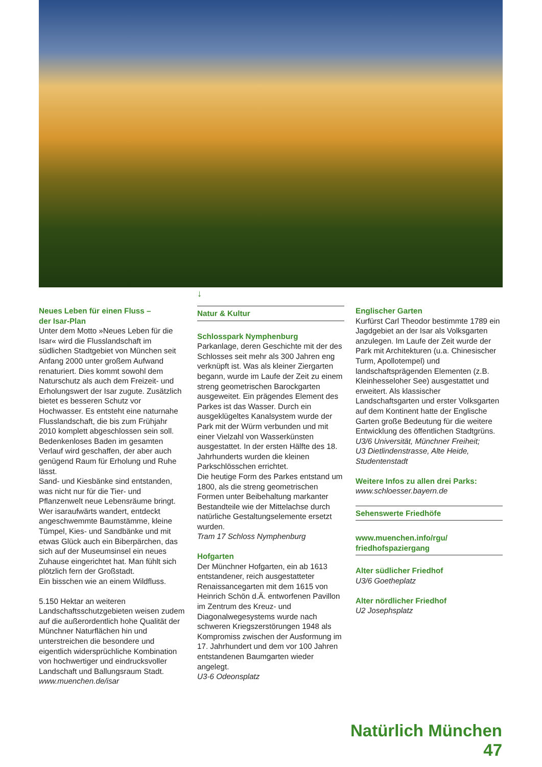↓
Neues Leben für einen Fluss –
der Isar-Plan
Unter dem Motto »Neues Leben für die Isar« wird die Flusslandschaft im südlichen Stadtgebiet von München seit Anfang 2000 unter großem Aufwand renaturiert. Dies kommt sowohl dem Naturschutz als auch dem Freizeit- und Erholungswert der Isar zugute. Zusätzlich bietet es besseren Schutz vor Hochwasser. Es entsteht eine naturnahe Flusslandschaft, die bis zum Frühjahr 2010 komplett abgeschlossen sein soll. Bedenkenloses Baden im gesamten Verlauf wird geschaffen, der aber auch genügend Raum für Erholung und Ruhe lässt.
Sand- und Kiesbänke sind entstanden, was nicht nur für die Tier- und Pflanzenwelt neue Lebensräume bringt.
Wer isaraufwärts wandert, entdeckt angeschwemmte Baumstämme, kleine Tümpel, Kies- und Sandbänke und mit etwas Glück auch ein Biberpärchen, das sich auf der Museumsinsel ein neues Zuhause eingerichtet hat. Man fühlt sich plötzlich fern der Großstadt.
Ein bisschen wie an einem Wildfluss.
5.150 Hektar an weiteren Landschaftsschutzgebieten weisen zudem auf die außerordentlich hohe Qualität der Münchner Naturflächen hin und unterstreichen die besondere und eigentlich widersprüchliche Kombination von hochwertiger und eindrucksvoller Landschaft und Ballungsraum Stadt.
www.muenchen.de/isar
Natur & Kultur
Schlosspark Nymphenburg
Parkanlage, deren Geschichte mit der des Schlosses seit mehr als 300 Jahren eng verknüpft ist. Was als kleiner Ziergarten begann, wurde im Laufe der Zeit zu einem streng geometrischen Barockgarten ausgeweitet. Ein prägendes Element des Parkes ist das Wasser. Durch ein ausgeklügeltes Kanalsystem wurde der Park mit der Würm verbunden und mit einer Vielzahl von Wasserkünsten ausgestattet. In der ersten Hälfte des 18. Jahrhunderts wurden die kleinen Parkschlösschen errichtet.
Die heutige Form des Parkes entstand um 1800, als die streng geometrischen Formen unter Beibehaltung markanter Bestandteile wie der Mittelachse durch natürliche Gestaltungselemente ersetzt wurden.
Tram 17 Schloss Nymphenburg
Hofgarten
Der Münchner Hofgarten, ein ab 1613 entstandener, reich ausgestatteter Renaissancegarten mit dem 1615 von Heinrich Schön d.Ä. entworfenen Pavillon im Zentrum des Kreuz- und Diagonalwegesystems wurde nach schweren Kriegszerstörungen 1948 als Kompromiss zwischen der Ausformung im 17. Jahrhundert und dem vor 100 Jahren entstandenen Baumgarten wieder angelegt.
U3-6 Odeonsplatz
Englischer Garten
Kurfürst Carl Theodor bestimmte 1789 ein Jagdgebiet an der Isar als Volksgarten anzulegen. Im Laufe der Zeit wurde der Park mit Architekturen (u.a. Chinesischer Turm, Apollotempel) und landschaftsprägenden Elementen (z.B. Kleinhesseloher See) ausgestattet und erweitert. Als klassischer Landschaftsgarten und erster Volksgarten auf dem Kontinent hatte der Englische Garten große Bedeutung für die weitere Entwicklung des öffentlichen Stadtgrüns.
U3/6 Universität, Münchner Freiheit;
U3 Dietlindenstrasse, Alte Heide, Studentenstadt
Weitere Infos zu allen drei Parks:
www.schloesser.bayern.de
Sehenswerte Friedhöfe
www.muenchen.info/rgu/
friedhofspaziergang
Alter südlicher Friedhof
U3/6 Goetheplatz
Alter nördlicher Friedhof
U2 Josephsplatz
Natürlich München 47